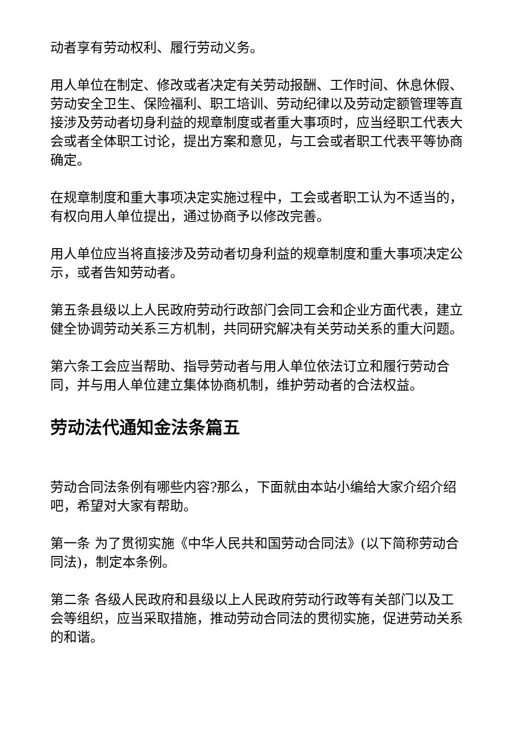动者享有劳动权利、履行劳动义务。
用人单位在制定、修改或者决定有关劳动报酬、工作时间、休息休假、劳动安全卫生、保险福利、职工培训、劳动纪律以及劳动定额管理等直接涉及劳动者切身利益的规章制度或者重大事项时，应当经职工代表大会或者全体职工讨论，提出方案和意见，与工会或者职工代表平等协商确定。
在规章制度和重大事项决定实施过程中，工会或者职工认为不适当的，有权向用人单位提出，通过协商予以修改完善。
用人单位应当将直接涉及劳动者切身利益的规章制度和重大事项决定公示，或者告知劳动者。
第五条县级以上人民政府劳动行政部门会同工会和企业方面代表，建立健全协调劳动关系三方机制，共同研究解决有关劳动关系的重大问题。
第六条工会应当帮助、指导劳动者与用人单位依法订立和履行劳动合同，并与用人单位建立集体协商机制，维护劳动者的合法权益。
劳动法代通知金法条篇五
劳动合同法条例有哪些内容?那么，下面就由本站小编给大家介绍介绍吧，希望对大家有帮助。
第一条 为了贯彻实施《中华人民共和国劳动合同法》(以下简称劳动合同法)，制定本条例。
第二条 各级人民政府和县级以上人民政府劳动行政等有关部门以及工会等组织，应当采取措施，推动劳动合同法的贯彻实施，促进劳动关系的和谐。